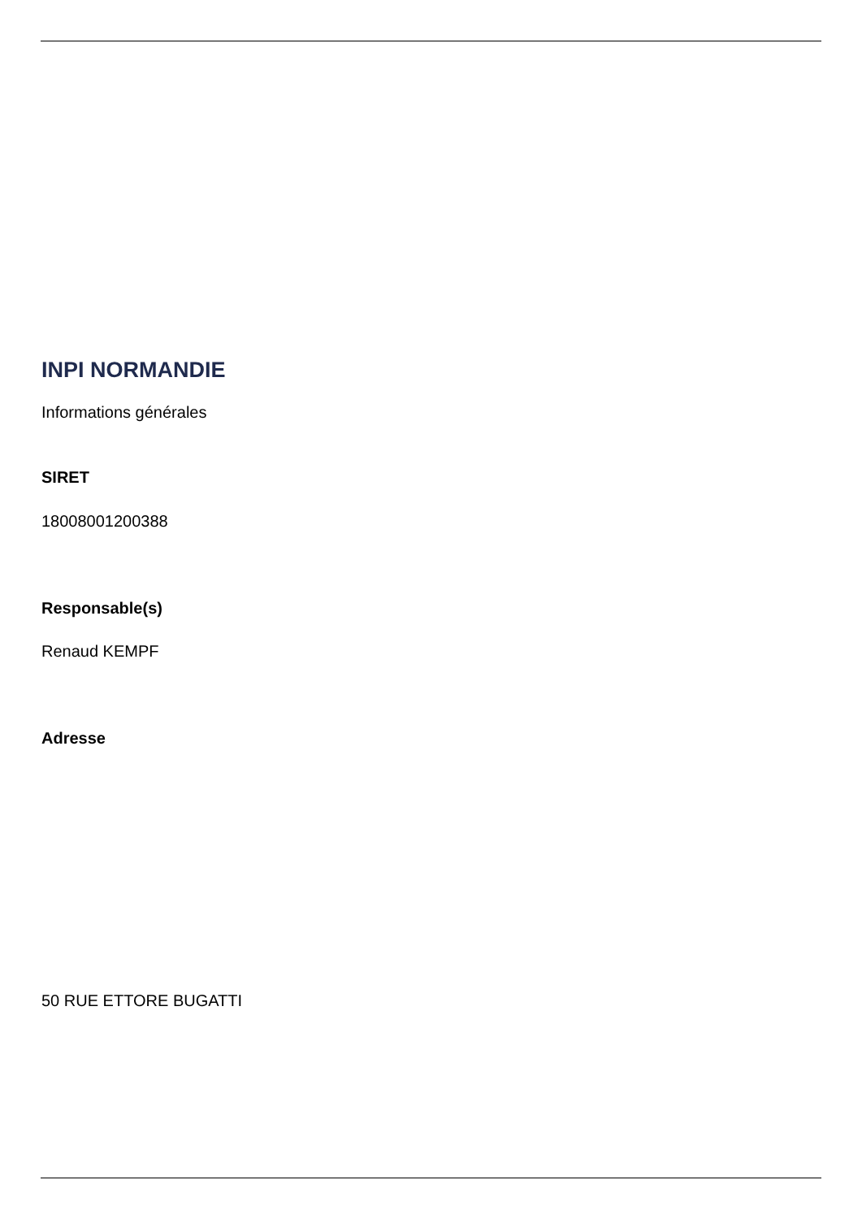INPI NORMANDIE
Informations générales
SIRET
18008001200388
Responsable(s)
Renaud KEMPF
Adresse
50 RUE ETTORE BUGATTI